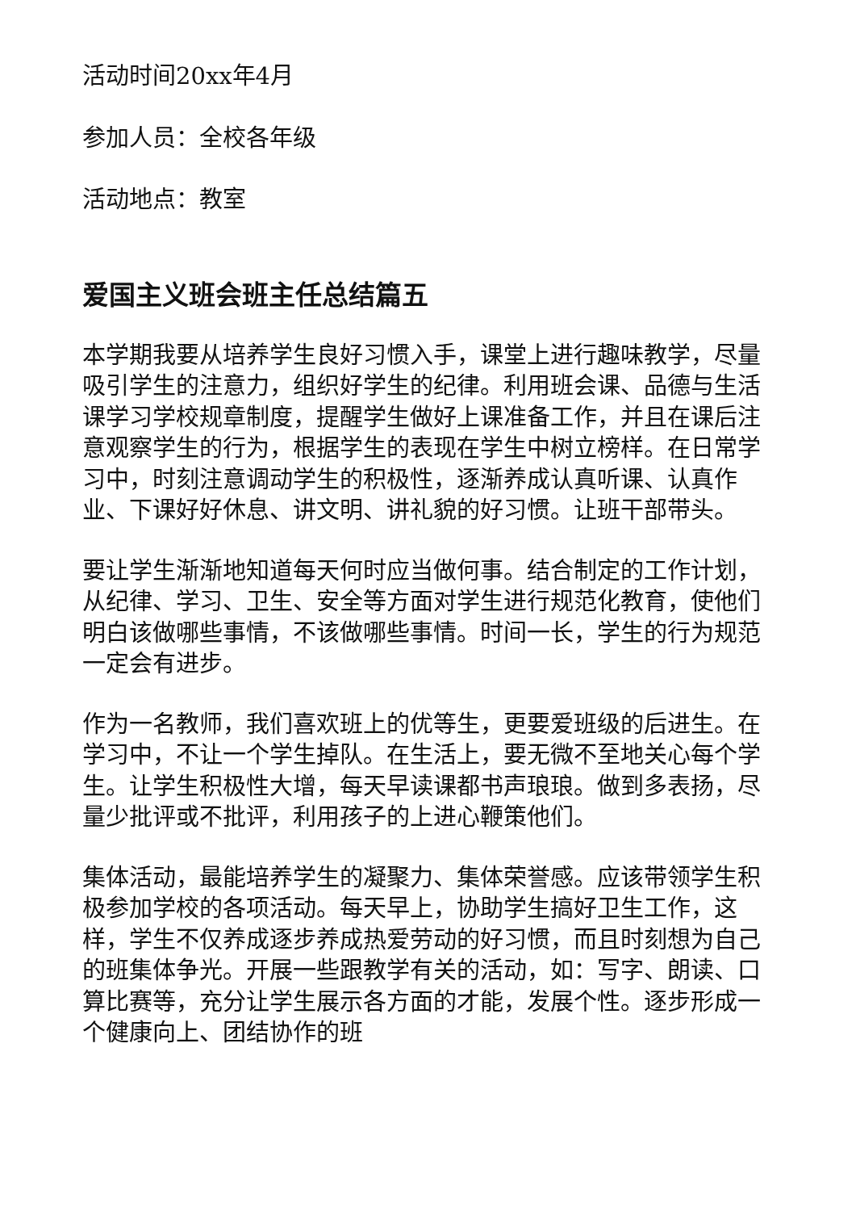活动时间20xx年4月
参加人员：全校各年级
活动地点：教室
爱国主义班会班主任总结篇五
本学期我要从培养学生良好习惯入手，课堂上进行趣味教学，尽量吸引学生的注意力，组织好学生的纪律。利用班会课、品德与生活课学习学校规章制度，提醒学生做好上课准备工作，并且在课后注意观察学生的行为，根据学生的表现在学生中树立榜样。在日常学习中，时刻注意调动学生的积极性，逐渐养成认真听课、认真作业、下课好好休息、讲文明、讲礼貌的好习惯。让班干部带头。
要让学生渐渐地知道每天何时应当做何事。结合制定的工作计划，从纪律、学习、卫生、安全等方面对学生进行规范化教育，使他们明白该做哪些事情，不该做哪些事情。时间一长，学生的行为规范一定会有进步。
作为一名教师，我们喜欢班上的优等生，更要爱班级的后进生。在学习中，不让一个学生掉队。在生活上，要无微不至地关心每个学生。让学生积极性大增，每天早读课都书声琅琅。做到多表扬，尽量少批评或不批评，利用孩子的上进心鞭策他们。
集体活动，最能培养学生的凝聚力、集体荣誉感。应该带领学生积极参加学校的各项活动。每天早上，协助学生搞好卫生工作，这样，学生不仅养成逐步养成热爱劳动的好习惯，而且时刻想为自己的班集体争光。开展一些跟教学有关的活动，如：写字、朗读、口算比赛等，充分让学生展示各方面的才能，发展个性。逐步形成一个健康向上、团结协作的班